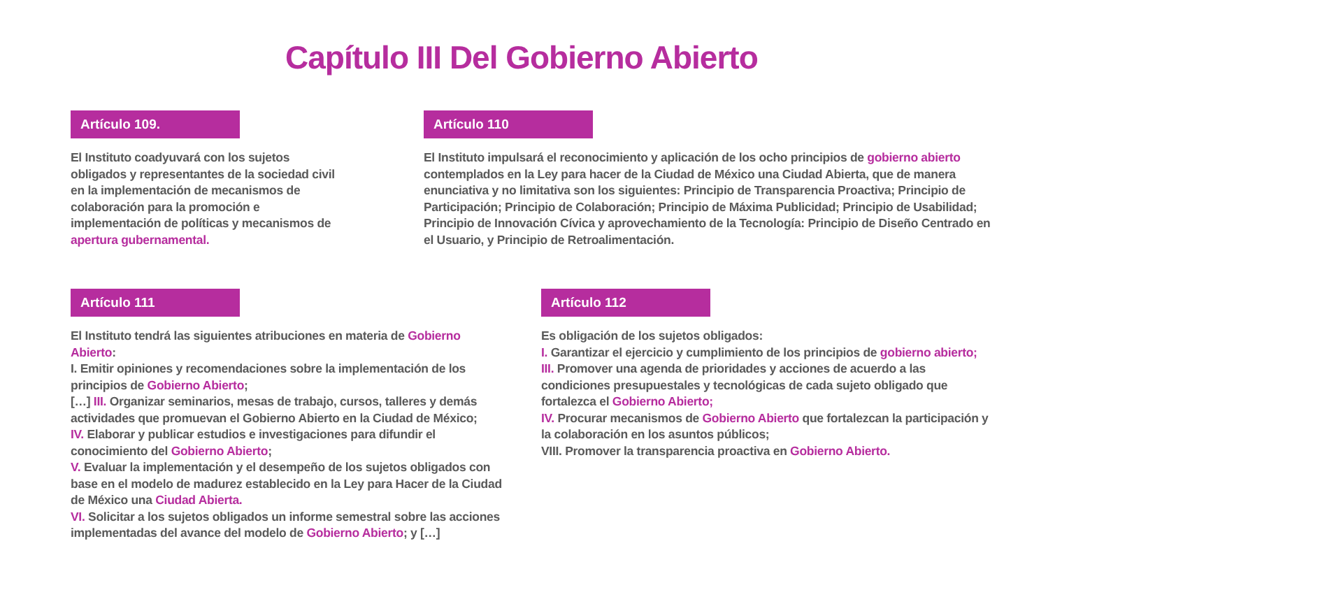Capítulo III Del Gobierno Abierto
Artículo 109.
El Instituto coadyuvará con los sujetos obligados y representantes de la sociedad civil en la implementación de mecanismos de colaboración para la promoción e implementación de políticas y mecanismos de apertura gubernamental.
Artículo 110
El Instituto impulsará el reconocimiento y aplicación de los ocho principios de gobierno abierto contemplados en la Ley para hacer de la Ciudad de México una Ciudad Abierta, que de manera enunciativa y no limitativa son los siguientes: Principio de Transparencia Proactiva; Principio de Participación; Principio de Colaboración; Principio de Máxima Publicidad; Principio de Usabilidad; Principio de Innovación Cívica y aprovechamiento de la Tecnología: Principio de Diseño Centrado en el Usuario, y Principio de Retroalimentación.
Artículo 111
El Instituto tendrá las siguientes atribuciones en materia de Gobierno Abierto:
I. Emitir opiniones y recomendaciones sobre la implementación de los principios de Gobierno Abierto;
[…] III. Organizar seminarios, mesas de trabajo, cursos, talleres y demás actividades que promuevan el Gobierno Abierto en la Ciudad de México;
IV. Elaborar y publicar estudios e investigaciones para difundir el conocimiento del Gobierno Abierto;
V. Evaluar la implementación y el desempeño de los sujetos obligados con base en el modelo de madurez establecido en la Ley para Hacer de la Ciudad de México una Ciudad Abierta.
VI. Solicitar a los sujetos obligados un informe semestral sobre las acciones implementadas del avance del modelo de Gobierno Abierto; y […]
Artículo 112
Es obligación de los sujetos obligados:
I. Garantizar el ejercicio y cumplimiento de los principios de gobierno abierto;
III. Promover una agenda de prioridades y acciones de acuerdo a las condiciones presupuestales y tecnológicas de cada sujeto obligado que fortalezca el Gobierno Abierto;
IV. Procurar mecanismos de Gobierno Abierto que fortalezcan la participación y la colaboración en los asuntos públicos;
VIII. Promover la transparencia proactiva en Gobierno Abierto.